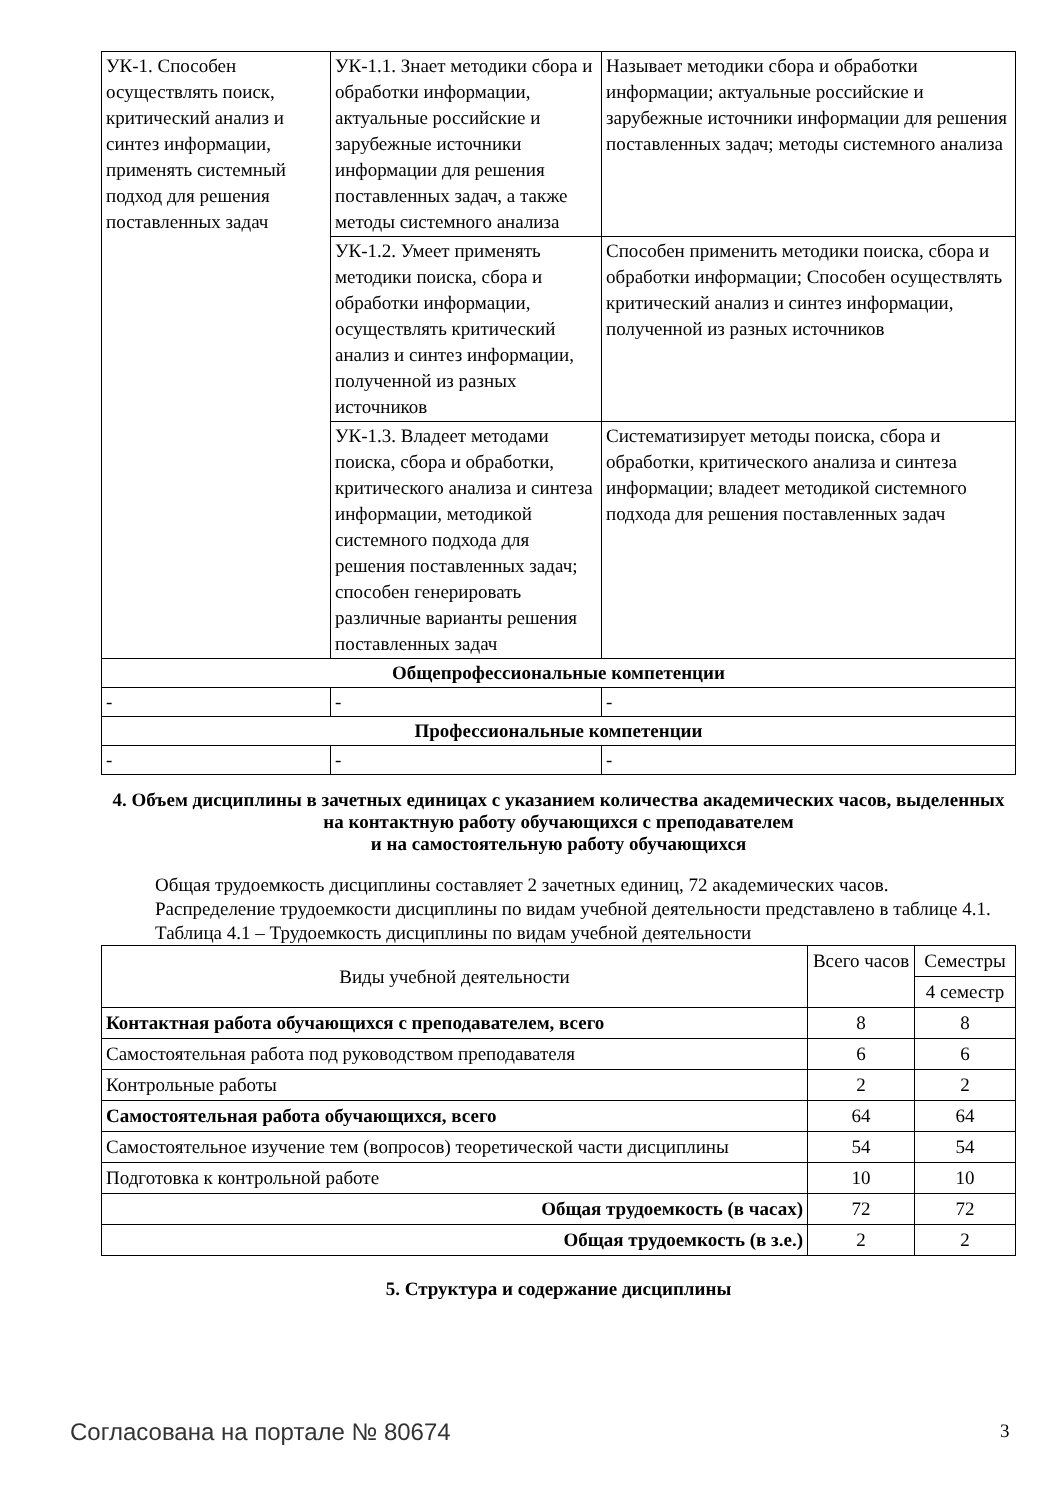| УК-1. Способен осуществлять поиск, критический анализ и синтез информации, применять системный подход для решения поставленных задач | УК-1.1. Знает методики сбора и обработки информации, актуальные российские и зарубежные источники информации для решения поставленных задач, а также методы системного анализа | Называет методики сбора и обработки информации; актуальные российские и зарубежные источники информации для решения поставленных задач; методы системного анализа |
| | УК-1.2. Умеет применять методики поиска, сбора и обработки информации, осуществлять критический анализ и синтез информации, полученной из разных источников | Способен применить методики поиска, сбора и обработки информации; Способен осуществлять критический анализ и синтез информации, полученной из разных источников |
| | УК-1.3. Владеет методами поиска, сбора и обработки, критического анализа и синтеза информации, методикой системного подхода для решения поставленных задач; способен генерировать различные варианты решения поставленных задач | Систематизирует методы поиска, сбора и обработки, критического анализа и синтеза информации; владеет методикой системного подхода для решения поставленных задач |
| Общепрофессиональные компетенции | | |
| - | - | - |
| Профессиональные компетенции | | |
| - | - | - |
4. Объем дисциплины в зачетных единицах с указанием количества академических часов, выделенных на контактную работу обучающихся с преподавателем
и на самостоятельную работу обучающихся
Общая трудоемкость дисциплины составляет 2 зачетных единиц, 72 академических часов.
Распределение трудоемкости дисциплины по видам учебной деятельности представлено в таблице 4.1.
Таблица 4.1 – Трудоемкость дисциплины по видам учебной деятельности
| Виды учебной деятельности | Всего часов | Семестры |
| --- | --- | --- |
| | | 4 семестр |
| Контактная работа обучающихся с преподавателем, всего | 8 | 8 |
| Самостоятельная работа под руководством преподавателя | 6 | 6 |
| Контрольные работы | 2 | 2 |
| Самостоятельная работа обучающихся, всего | 64 | 64 |
| Самостоятельное изучение тем (вопросов) теоретической части дисциплины | 54 | 54 |
| Подготовка к контрольной работе | 10 | 10 |
| Общая трудоемкость (в часах) | 72 | 72 |
| Общая трудоемкость (в з.е.) | 2 | 2 |
5. Структура и содержание дисциплины
Согласована на портале № 80674 3